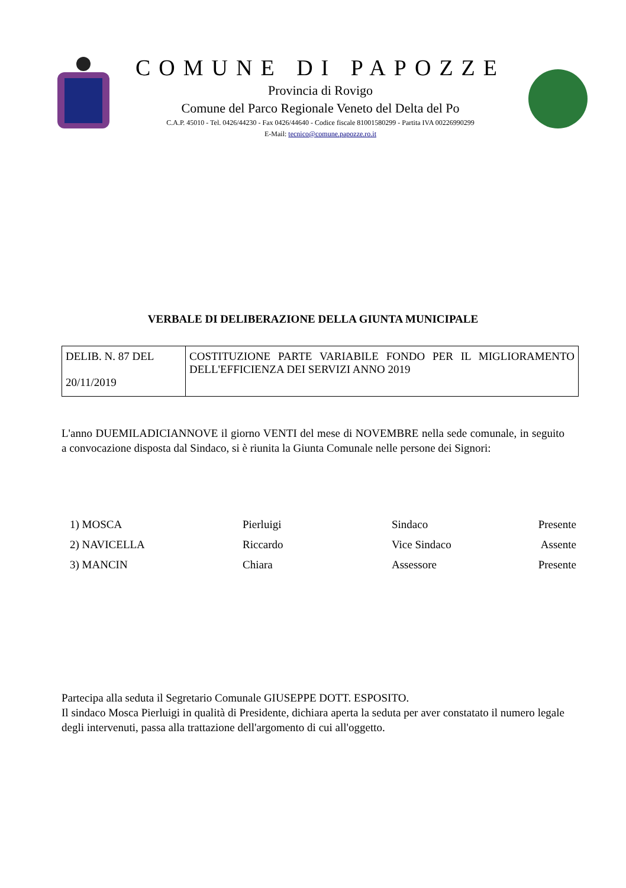COMUNE DI PAPOZZE
Provincia di Rovigo
Comune del Parco Regionale Veneto del Delta del Po
C.A.P. 45010 - Tel. 0426/44230 - Fax 0426/44640 - Codice fiscale 81001580299 - Partita IVA 00226990299
E-Mail: tecnico@comune.papozze.ro.it
VERBALE DI DELIBERAZIONE DELLA GIUNTA MUNICIPALE
| DELIB. N. 87 DEL 20/11/2019 | COSTITUZIONE PARTE VARIABILE FONDO PER IL MIGLIORAMENTO DELL'EFFICIENZA DEI SERVIZI ANNO 2019 |
L'anno DUEMILADICIANNOVE il giorno VENTI del mese di NOVEMBRE nella sede comunale, in seguito a convocazione disposta dal Sindaco, si è riunita la Giunta Comunale nelle persone dei Signori:
| 1) MOSCA | Pierluigi | Sindaco | Presente |
| 2) NAVICELLA | Riccardo | Vice Sindaco | Assente |
| 3) MANCIN | Chiara | Assessore | Presente |
Partecipa alla seduta il Segretario Comunale GIUSEPPE DOTT. ESPOSITO.
Il sindaco Mosca Pierluigi in qualità di Presidente, dichiara aperta la seduta per aver constatato il numero legale degli intervenuti, passa alla trattazione dell'argomento di cui all'oggetto.